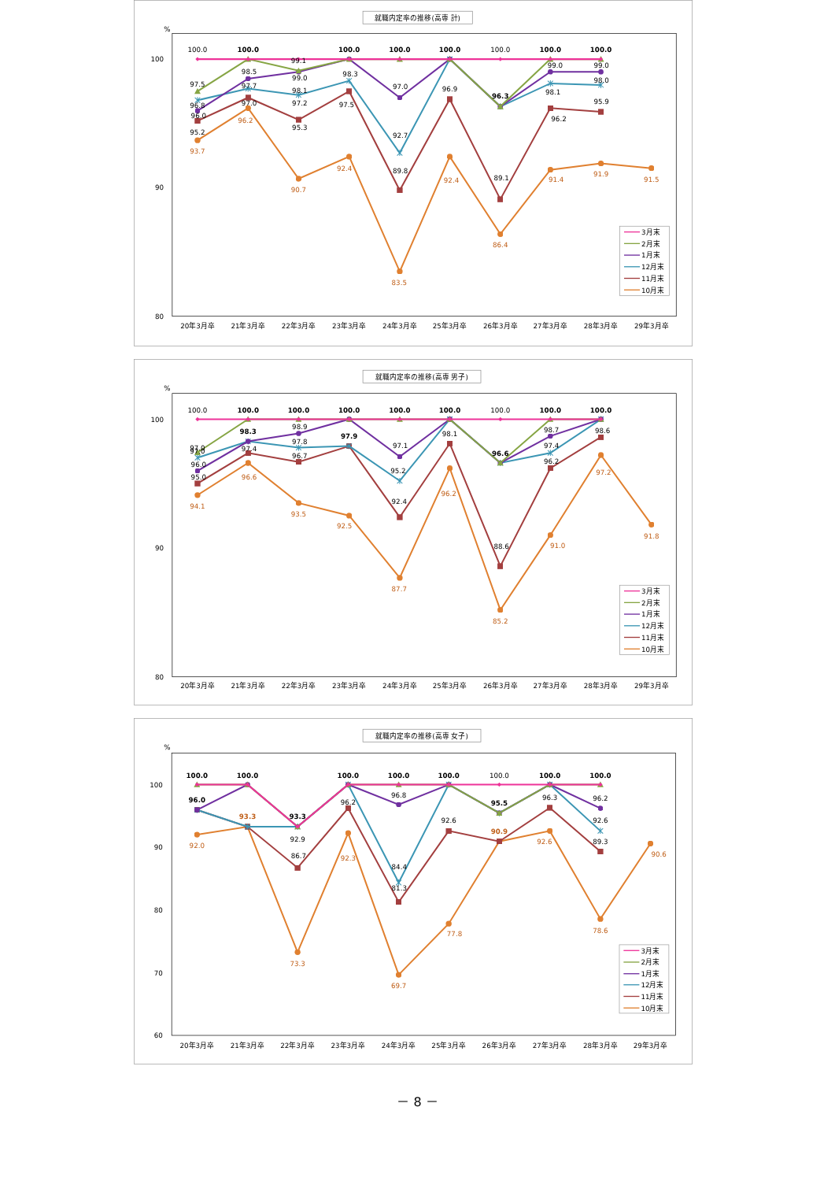就職内定率の推移(高専 計)
%
100
90
80
20年3月卒
21年3月卒
22年3月卒
23年3月卒
24年3月卒
25年3月卒
26年3月卒
27年3月卒
28年3月卒
29年3月卒
100.0
100.0
99.1
100.0
100.0
100.0
100.0
100.0
100.0
97.5
98.5
99.0
98.3
97.0
96.9
96.3
99.0
99.0
96.8
97.7
98.1
92.7
98.1
98.0
96.0
97.0
97.2
97.5
89.8
89.1
96.2
95.9
95.2
95.3
93.7
96.2
90.7
92.4
83.5
92.4
86.4
91.4
91.9
91.5
3月末
2月末
1月末
12月末
11月末
10月末
就職内定率の推移(高専 男子)
%
100
90
80
20年3月卒
21年3月卒
22年3月卒
23年3月卒
24年3月卒
25年3月卒
26年3月卒
27年3月卒
28年3月卒
29年3月卒
100.0
100.0
100.0
100.0
100.0
100.0
100.0
100.0
100.0
97.0
98.3
98.9
97.9
97.1
98.1
96.6
98.7
98.6
97.0
97.8
95.2
97.4
96.0
97.4
96.7
92.4
88.6
96.2
95.0
94.1
96.6
93.5
92.5
87.7
96.2
85.2
91.0
97.2
91.8
3月末
2月末
1月末
12月末
11月末
10月末
就職内定率の推移(高専 女子)
%
100
90
80
70
60
20年3月卒
21年3月卒
22年3月卒
23年3月卒
24年3月卒
25年3月卒
26年3月卒
27年3月卒
28年3月卒
29年3月卒
100.0
100.0
100.0
100.0
100.0
100.0
100.0
100.0
96.0
93.3
96.8
95.5
96.2
96.2
92.9
84.4
92.6
86.7
81.3
92.6
96.3
89.3
92.0
93.3
73.3
92.3
69.7
77.8
90.9
92.6
78.6
90.6
3月末
2月末
1月末
12月末
11月末
10月末
－ 8 －